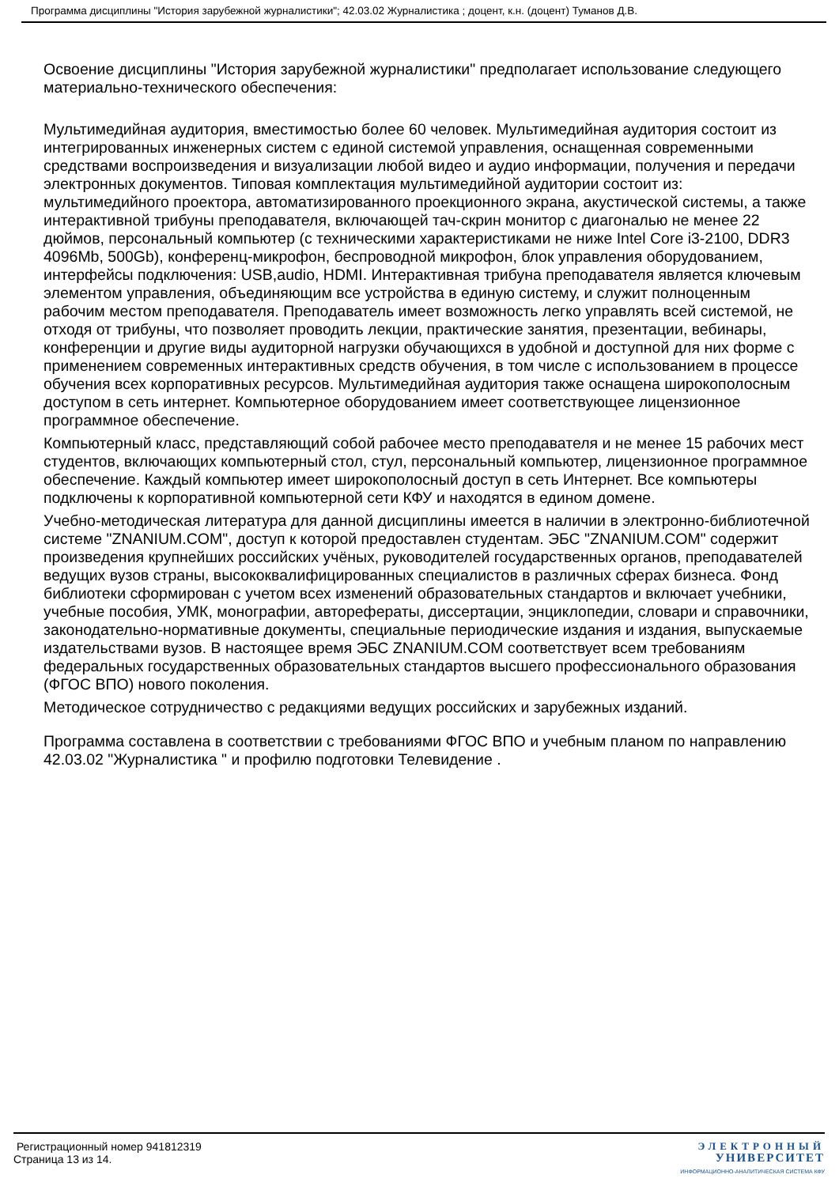Программа дисциплины "История зарубежной журналистики"; 42.03.02 Журналистика ; доцент, к.н. (доцент) Туманов Д.В.
Освоение дисциплины "История зарубежной журналистики" предполагает использование следующего материально-технического обеспечения:
Мультимедийная аудитория, вместимостью более 60 человек. Мультимедийная аудитория состоит из интегрированных инженерных систем с единой системой управления, оснащенная современными средствами воспроизведения и визуализации любой видео и аудио информации, получения и передачи электронных документов. Типовая комплектация мультимедийной аудитории состоит из: мультимедийного проектора, автоматизированного проекционного экрана, акустической системы, а также интерактивной трибуны преподавателя, включающей тач-скрин монитор с диагональю не менее 22 дюймов, персональный компьютер (с техническими характеристиками не ниже Intel Core i3-2100, DDR3 4096Mb, 500Gb), конференц-микрофон, беспроводной микрофон, блок управления оборудованием, интерфейсы подключения: USB,audio, HDMI. Интерактивная трибуна преподавателя является ключевым элементом управления, объединяющим все устройства в единую систему, и служит полноценным рабочим местом преподавателя. Преподаватель имеет возможность легко управлять всей системой, не отходя от трибуны, что позволяет проводить лекции, практические занятия, презентации, вебинары, конференции и другие виды аудиторной нагрузки обучающихся в удобной и доступной для них форме с применением современных интерактивных средств обучения, в том числе с использованием в процессе обучения всех корпоративных ресурсов. Мультимедийная аудитория также оснащена широкополосным доступом в сеть интернет. Компьютерное оборудованием имеет соответствующее лицензионное программное обеспечение.
Компьютерный класс, представляющий собой рабочее место преподавателя и не менее 15 рабочих мест студентов, включающих компьютерный стол, стул, персональный компьютер, лицензионное программное обеспечение. Каждый компьютер имеет широкополосный доступ в сеть Интернет. Все компьютеры подключены к корпоративной компьютерной сети КФУ и находятся в едином домене.
Учебно-методическая литература для данной дисциплины имеется в наличии в электронно-библиотечной системе "ZNANIUM.COM", доступ к которой предоставлен студентам. ЭБС "ZNANIUM.COM" содержит произведения крупнейших российских учёных, руководителей государственных органов, преподавателей ведущих вузов страны, высококвалифицированных специалистов в различных сферах бизнеса. Фонд библиотеки сформирован с учетом всех изменений образовательных стандартов и включает учебники, учебные пособия, УМК, монографии, авторефераты, диссертации, энциклопедии, словари и справочники, законодательно-нормативные документы, специальные периодические издания и издания, выпускаемые издательствами вузов. В настоящее время ЭБС ZNANIUM.COM соответствует всем требованиям федеральных государственных образовательных стандартов высшего профессионального образования (ФГОС ВПО) нового поколения.
Методическое сотрудничество с редакциями ведущих российских и зарубежных изданий.
Программа составлена в соответствии с требованиями ФГОС ВПО и учебным планом по направлению 42.03.02 "Журналистика " и профилю подготовки Телевидение .
Регистрационный номер 941812319
Страница 13 из 14.
ЭЛЕКТРОННЫЙ
УНИВЕРСИТЕТ
ИНФОРМАЦИОННО-АНАЛИТИЧЕСКАЯ СИСТЕМА КФУ